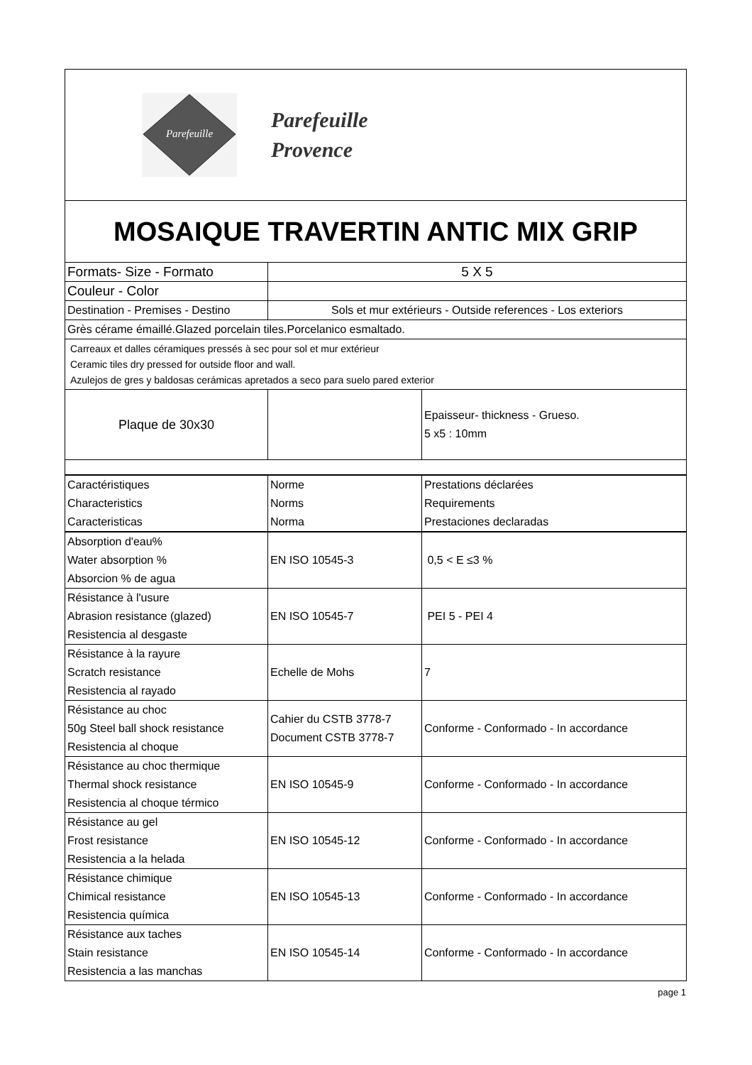| Parefeuille Parefeuille Provence | | |
| MOSAIQUE TRAVERTIN ANTIC MIX GRIP | | |
| Formats- Size - Formato | 5 X 5 | |
| Couleur - Color | | |
| Destination - Premises - Destino | Sols et mur extérieurs - Outside references - Los exteriors | |
| Grès cérame émaillé.Glazed porcelain tiles.Porcelanico esmaltado. | | |
| Carreaux et dalles céramiques pressés à sec pour sol et mur extérieur Ceramic tiles dry pressed for outside floor and wall. Azulejos de gres y baldosas cerámicas apretados a seco para suelo pared exterior | | |
| Plaque de 30x30 | | Epaisseur- thickness - Grueso. 5 x5 : 10mm |
| Caractéristiques Characteristics Caracteristicas | Norme Norms Norma | Prestations déclarées Requirements Prestaciones declaradas |
| Absorption d'eau% Water absorption % Absorcion % de agua | EN ISO 10545-3 | 0,5 < E ≤3 % |
| Résistance à l'usure Abrasion resistance (glazed) Resistencia al desgaste | EN ISO 10545-7 | PEI 5 - PEI 4 |
| Résistance à la rayure Scratch resistance Resistencia al rayado | Echelle de Mohs | 7 |
| Résistance au choc 50g Steel ball shock resistance Resistencia al choque | Cahier du CSTB 3778-7 Document CSTB 3778-7 | Conforme - Conformado - In accordance |
| Résistance au choc thermique Thermal shock resistance Resistencia al choque térmico | EN ISO 10545-9 | Conforme - Conformado - In accordance |
| Résistance au gel Frost resistance Resistencia a la helada | EN ISO 10545-12 | Conforme - Conformado - In accordance |
| Résistance chimique Chimical resistance Resistencia química | EN ISO 10545-13 | Conforme - Conformado - In accordance |
| Résistance aux taches Stain resistance Resistencia a las manchas | EN ISO 10545-14 | Conforme - Conformado - In accordance |
page 1